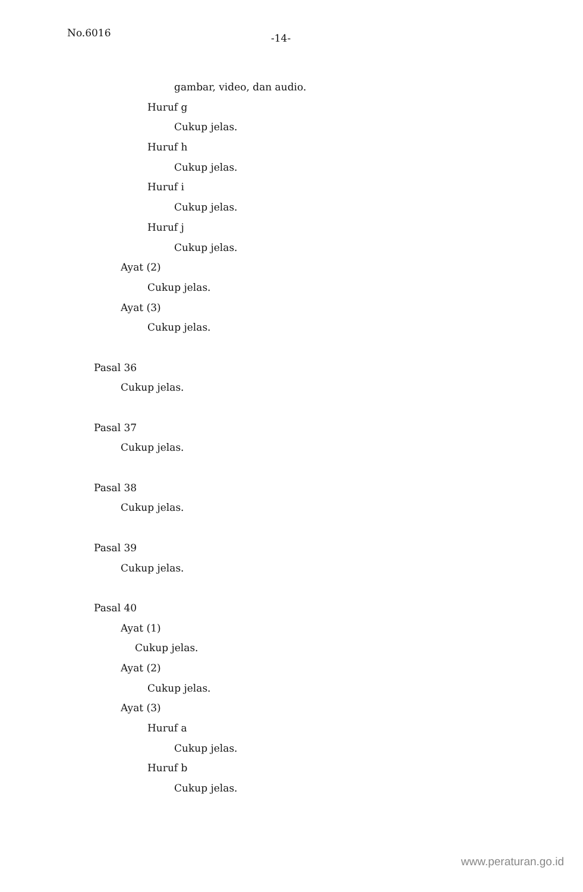No.6016 -14-
gambar, video, dan audio.
Huruf g
Cukup jelas.
Huruf h
Cukup jelas.
Huruf i
Cukup jelas.
Huruf j
Cukup jelas.
Ayat (2)
Cukup jelas.
Ayat (3)
Cukup jelas.
Pasal 36
Cukup jelas.
Pasal 37
Cukup jelas.
Pasal 38
Cukup jelas.
Pasal 39
Cukup jelas.
Pasal 40
Ayat (1)
Cukup jelas.
Ayat (2)
Cukup jelas.
Ayat (3)
Huruf a
Cukup jelas.
Huruf b
Cukup jelas.
www.peraturan.go.id